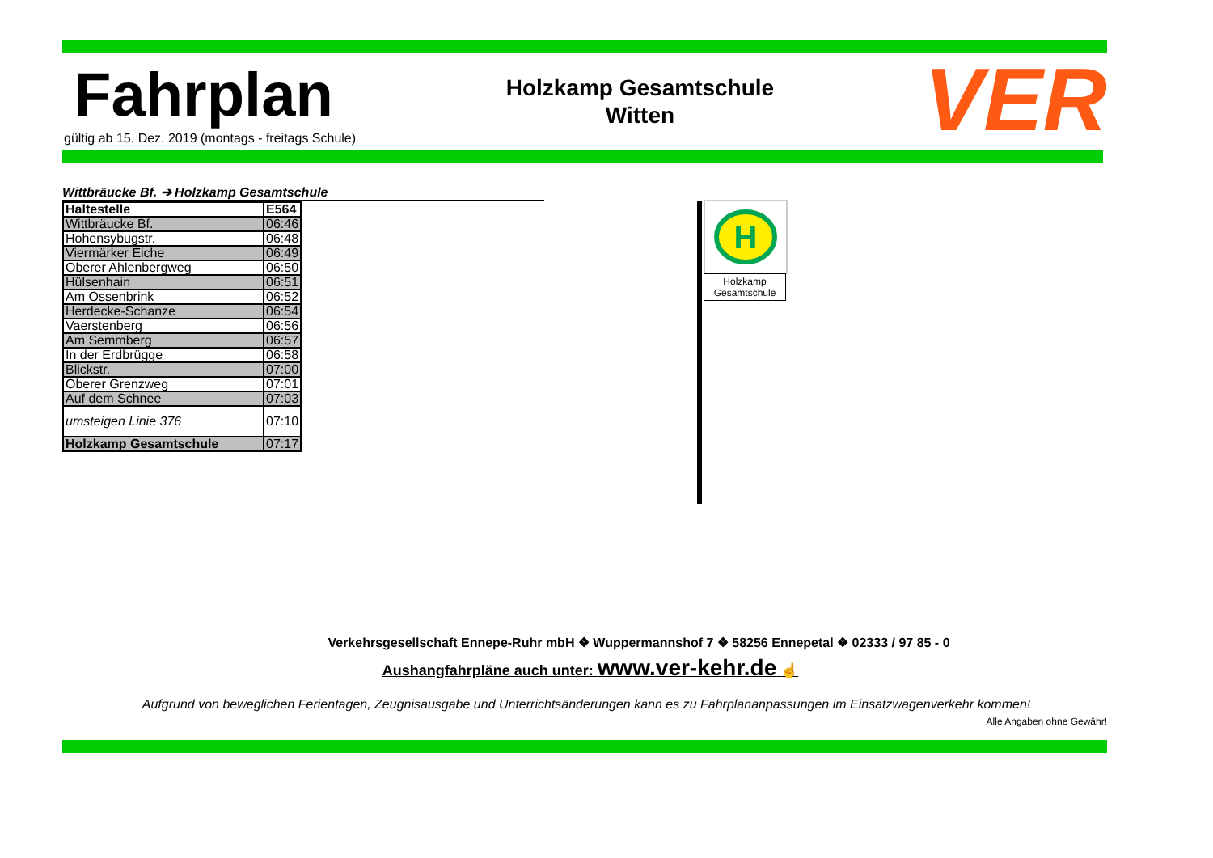Fahrplan
gültig ab 15. Dez. 2019 (montags - freitags Schule)
Holzkamp Gesamtschule
Witten
VER
Wittbräucke Bf. ➔ Holzkamp Gesamtschule
| Haltestelle | E564 |
| Wittbräucke Bf. | 06:46 |
| Hohensybugstr. | 06:48 |
| Viermärker Eiche | 06:49 |
| Oberer Ahlenbergweg | 06:50 |
| Hülsenhain | 06:51 |
| Am Ossenbrink | 06:52 |
| Herdecke-Schanze | 06:54 |
| Vaerstenberg | 06:56 |
| Am Semmberg | 06:57 |
| In der Erdbrügge | 06:58 |
| Blickstr. | 07:00 |
| Oberer Grenzweg | 07:01 |
| Auf dem Schnee | 07:03 |
| umsteigen Linie 376 | 07:10 |
| Holzkamp Gesamtschule | 07:17 |
H
Holzkamp
Gesamtschule
Verkehrsgesellschaft Ennepe-Ruhr mbH ❖ Wuppermannshof 7 ❖ 58256 Ennepetal ❖ 02333 / 97 85 - 0
Aushangfahrpläne auch unter: www.ver-kehr.de ☝
Aufgrund von beweglichen Ferientagen, Zeugnisausgabe und Unterrichtsänderungen kann es zu Fahrplananpassungen im Einsatzwagenverkehr kommen!
Alle Angaben ohne Gewähr!